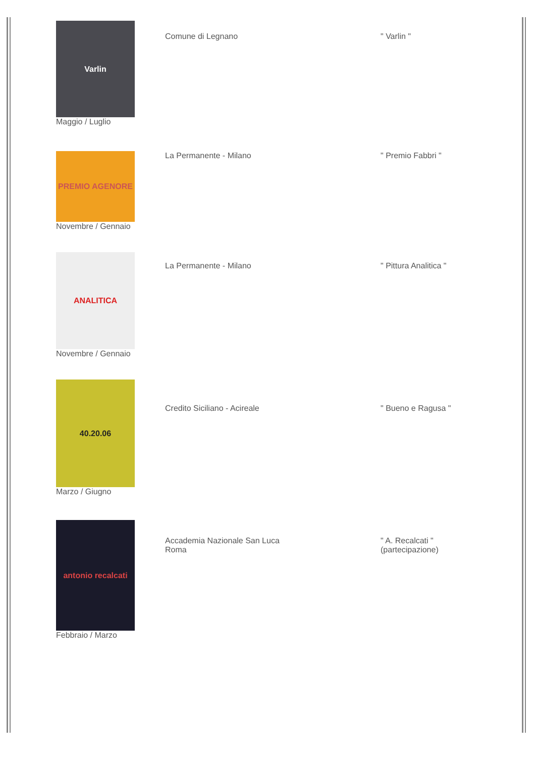| Varlin Maggio / Luglio | Comune di Legnano | " Varlin " |
| PREMIO AGENORE Novembre / Gennaio | La Permanente - Milano | " Premio Fabbri " |
| ANALITICA Novembre / Gennaio | La Permanente - Milano | " Pittura Analitica " |
| 40.20.06 Marzo / Giugno | Credito Siciliano - Acireale | " Bueno e Ragusa " |
| antonio recalcati Febbraio / Marzo | Accademia Nazionale San Luca Roma | " A. Recalcati " (partecipazione) |